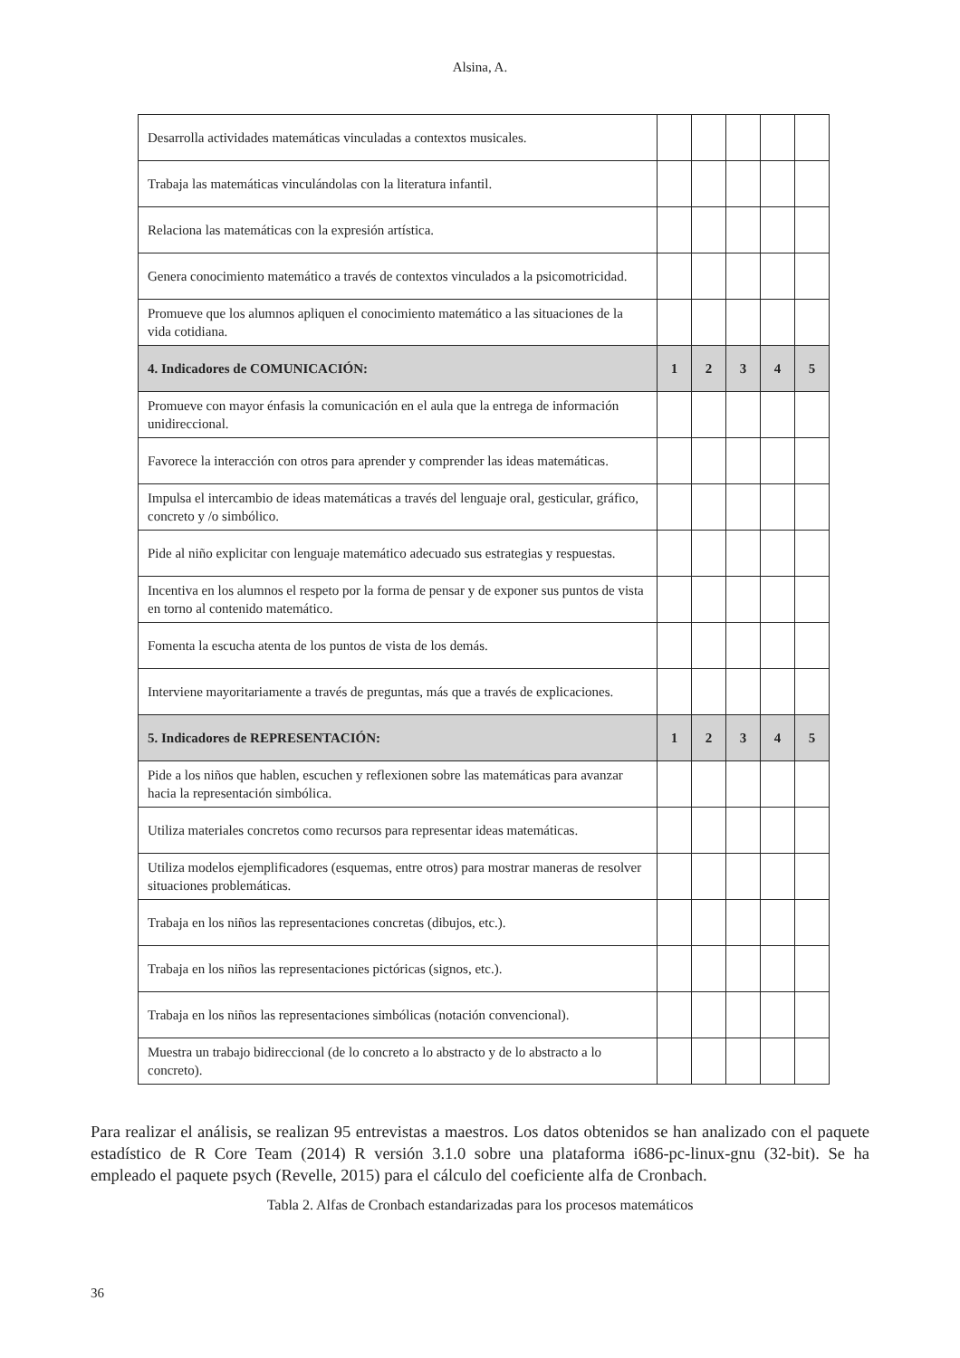Alsina, A.
| Desarrolla actividades matemáticas vinculadas a contextos musicales. | | | | | |
| Trabaja las matemáticas vinculándolas con la literatura infantil. | | | | | |
| Relaciona las matemáticas con la expresión artística. | | | | | |
| Genera conocimiento matemático a través de contextos vinculados a la psicomotricidad. | | | | | |
| Promueve que los alumnos apliquen el conocimiento matemático a las situaciones de la vida cotidiana. | | | | | |
| 4. Indicadores de COMUNICACIÓN: | 1 | 2 | 3 | 4 | 5 |
| Promueve con mayor énfasis la comunicación en el aula que la entrega de información unidireccional. | | | | | |
| Favorece la interacción con otros para aprender y comprender las ideas matemáticas. | | | | | |
| Impulsa el intercambio de ideas matemáticas a través del lenguaje oral, gesticular, gráfico, concreto y /o simbólico. | | | | | |
| Pide al niño explicitar con lenguaje matemático adecuado sus estrategias y respuestas. | | | | | |
| Incentiva en los alumnos el respeto por la forma de pensar y de exponer sus puntos de vista en torno al contenido matemático. | | | | | |
| Fomenta la escucha atenta de los puntos de vista de los demás. | | | | | |
| Interviene mayoritariamente a través de preguntas, más que a través de explicaciones. | | | | | |
| 5. Indicadores de REPRESENTACIÓN: | 1 | 2 | 3 | 4 | 5 |
| Pide a los niños que hablen, escuchen y reflexionen sobre las matemáticas para avanzar hacia la representación simbólica. | | | | | |
| Utiliza materiales concretos como recursos para representar ideas matemáticas. | | | | | |
| Utiliza modelos ejemplificadores (esquemas, entre otros) para mostrar maneras de resolver situaciones problemáticas. | | | | | |
| Trabaja en los niños las representaciones concretas (dibujos, etc.). | | | | | |
| Trabaja en los niños las representaciones pictóricas (signos, etc.). | | | | | |
| Trabaja en los niños las representaciones simbólicas (notación convencional). | | | | | |
| Muestra un trabajo bidireccional (de lo concreto a lo abstracto y de lo abstracto a lo concreto). | | | | | |
Para realizar el análisis, se realizan 95 entrevistas a maestros. Los datos obtenidos se han analizado con el paquete estadístico de R Core Team (2014) R versión 3.1.0 sobre una plataforma i686-pc-linux-gnu (32-bit). Se ha empleado el paquete psych (Revelle, 2015) para el cálculo del coeficiente alfa de Cronbach.
Tabla 2. Alfas de Cronbach estandarizadas para los procesos matemáticos
36